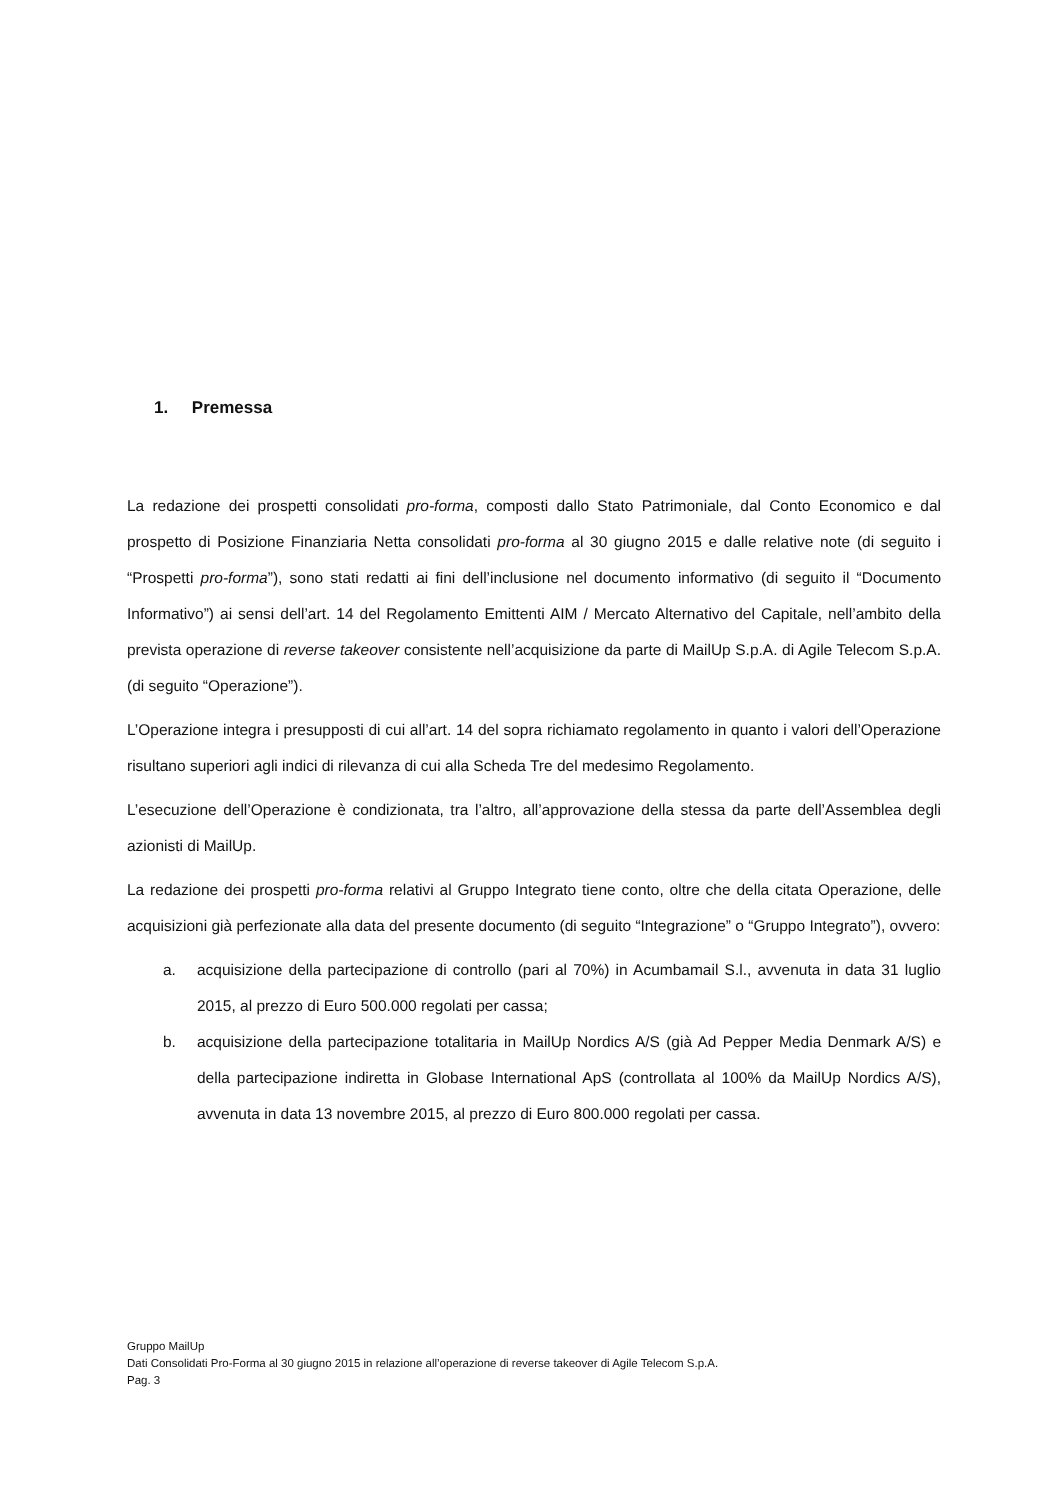1. Premessa
La redazione dei prospetti consolidati pro-forma, composti dallo Stato Patrimoniale, dal Conto Economico e dal prospetto di Posizione Finanziaria Netta consolidati pro-forma al 30 giugno 2015 e dalle relative note (di seguito i “Prospetti pro-forma”), sono stati redatti ai fini dell’inclusione nel documento informativo (di seguito il “Documento Informativo”) ai sensi dell’art. 14 del Regolamento Emittenti AIM / Mercato Alternativo del Capitale, nell’ambito della prevista operazione di reverse takeover consistente nell’acquisizione da parte di MailUp S.p.A. di Agile Telecom S.p.A. (di seguito “Operazione”).
L’Operazione integra i presupposti di cui all’art. 14 del sopra richiamato regolamento in quanto i valori dell’Operazione risultano superiori agli indici di rilevanza di cui alla Scheda Tre del medesimo Regolamento.
L’esecuzione dell’Operazione è condizionata, tra l’altro, all’approvazione della stessa da parte dell’Assemblea degli azionisti di MailUp.
La redazione dei prospetti pro-forma relativi al Gruppo Integrato tiene conto, oltre che della citata Operazione, delle acquisizioni già perfezionate alla data del presente documento (di seguito “Integrazione” o “Gruppo Integrato”), ovvero:
a. acquisizione della partecipazione di controllo (pari al 70%) in Acumbamail S.l., avvenuta in data 31 luglio 2015, al prezzo di Euro 500.000 regolati per cassa;
b. acquisizione della partecipazione totalitaria in MailUp Nordics A/S (già Ad Pepper Media Denmark A/S) e della partecipazione indiretta in Globase International ApS (controllata al 100% da MailUp Nordics A/S), avvenuta in data 13 novembre 2015, al prezzo di Euro 800.000 regolati per cassa.
Gruppo MailUp
Dati Consolidati Pro-Forma al 30 giugno 2015 in relazione all’operazione di reverse takeover di Agile Telecom S.p.A.
Pag. 3